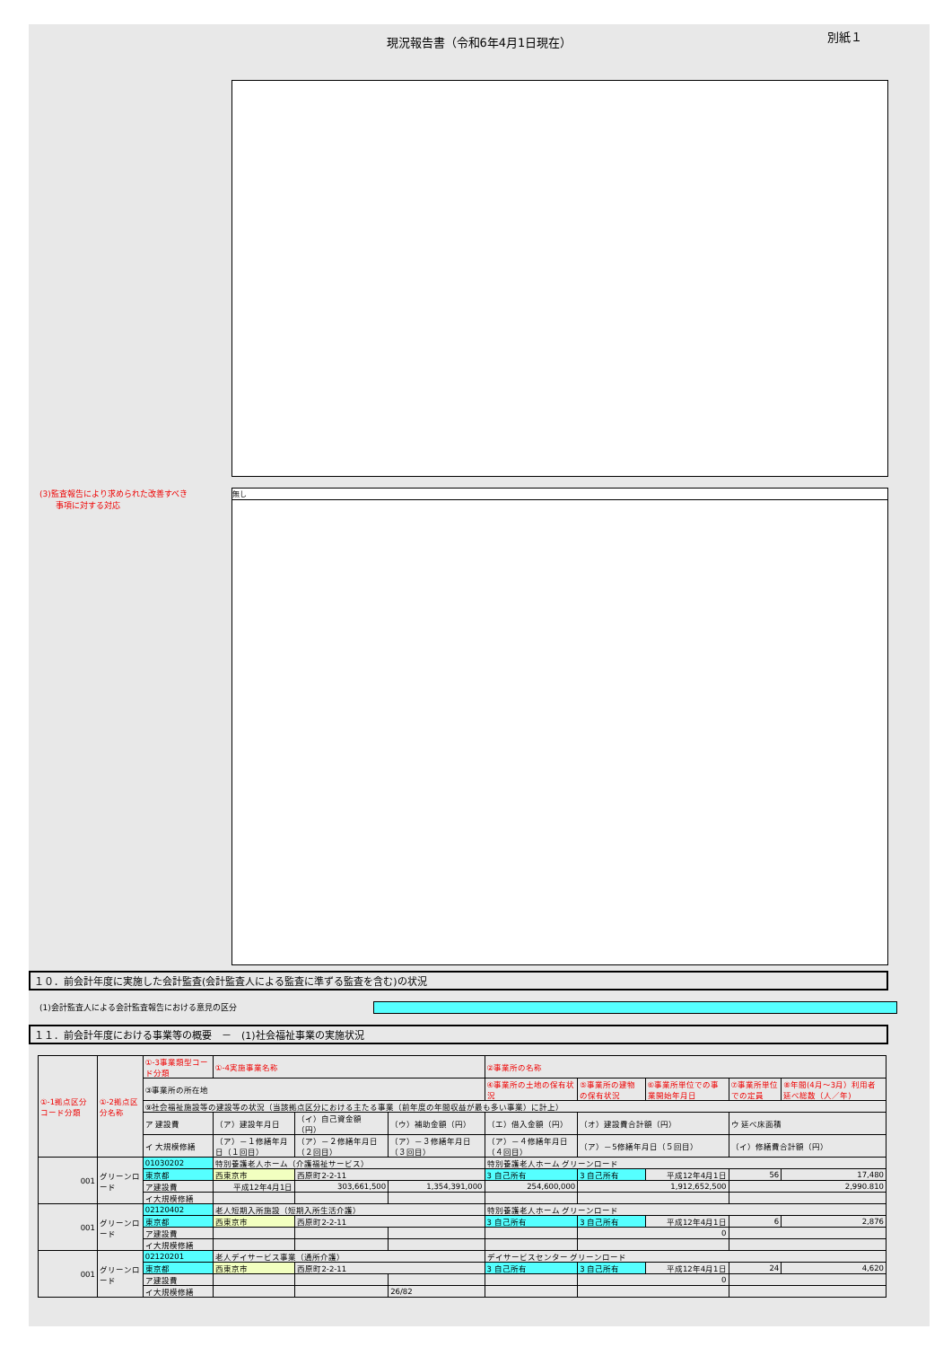現況報告書（令和6年4月1日現在）
別紙１
(3)監査報告により求められた改善すべき
　　事項に対する対応
無し
１０．前会計年度に実施した会計監査(会計監査人による監査に準ずる監査を含む)の状況
(1)会計監査人による会計監査報告における意見の区分
１１．前会計年度における事業等の概要　－　(1)社会福祉事業の実施状況
| ①-1拠点区分コード分類 | ①-2拠点区分名称 | ①-3事業類型コード分類 | ①-4実施事業名称 | | | ②事業所の名称 | | | | |
| | | ③事業所の所在地 | | | | ④事業所の土地の保有状況 | ⑤事業所の建物の保有状況 | ⑥事業所単位での事業開始年月日 | ⑦事業所単位での定員 | ⑧年間(4月～3月）利用者延べ総数（人／年) |
| | | ⑨社会福祉施設等の建設等の状況（当該拠点区分における主たる事業（前年度の年間収益が最も多い事業）に計上） | | | | | | | | |
| | | ア 建設費 | （ア）建設年月日 | （イ）自己資金額（円） | （ウ）補助金額（円） | （エ）借入金額（円） | （オ）建設費合計額（円） | | ウ 延べ床面積 | |
| | | イ 大規模修繕 | （ア）－１修繕年月日（１回目） | （ア）－２修繕年月日（２回目） | （ア）－３修繕年月日（３回目） | （ア）－４修繕年月日（４回目） | （ア）－5修繕年月日（５回目） | | （イ）修繕費合計額（円） | |
| 001 | グリーンロード | 01030202 | 特別養護老人ホーム（介護福祉サービス） | | | 特別養護老人ホーム グリーンロード | | | | |
| | | 東京都 | 西東京市 | 西原町2-2-11 | | 3 自己所有 | 3 自己所有 | 平成12年4月1日 | 56 | 17,480 |
| | | ア建設費 | 平成12年4月1日 | 303,661,500 | 1,354,391,000 | 254,600,000 | 1,912,652,500 | | 2,990.810 | |
| | | イ大規模修繕 | | | | | | | | |
| 001 | グリーンロード | 02120402 | 老人短期入所施設（短期入所生活介護） | | | 特別養護老人ホーム グリーンロード | | | | |
| | | 東京都 | 西東京市 | 西原町2-2-11 | | 3 自己所有 | 3 自己所有 | 平成12年4月1日 | 6 | 2,876 |
| | | ア建設費 | | | | | 0 | | | |
| | | イ大規模修繕 | | | | | | | | |
| 001 | グリーンロード | 02120201 | 老人デイサービス事業（通所介護） | | | デイサービスセンター グリーンロード | | | | |
| | | 東京都 | 西東京市 | 西原町2-2-11 | | 3 自己所有 | 3 自己所有 | 平成12年4月1日 | 24 | 4,620 |
| | | ア建設費 | | | | | 0 | | | |
| | | イ大規模修繕 | | | 26/82 | | | | | |